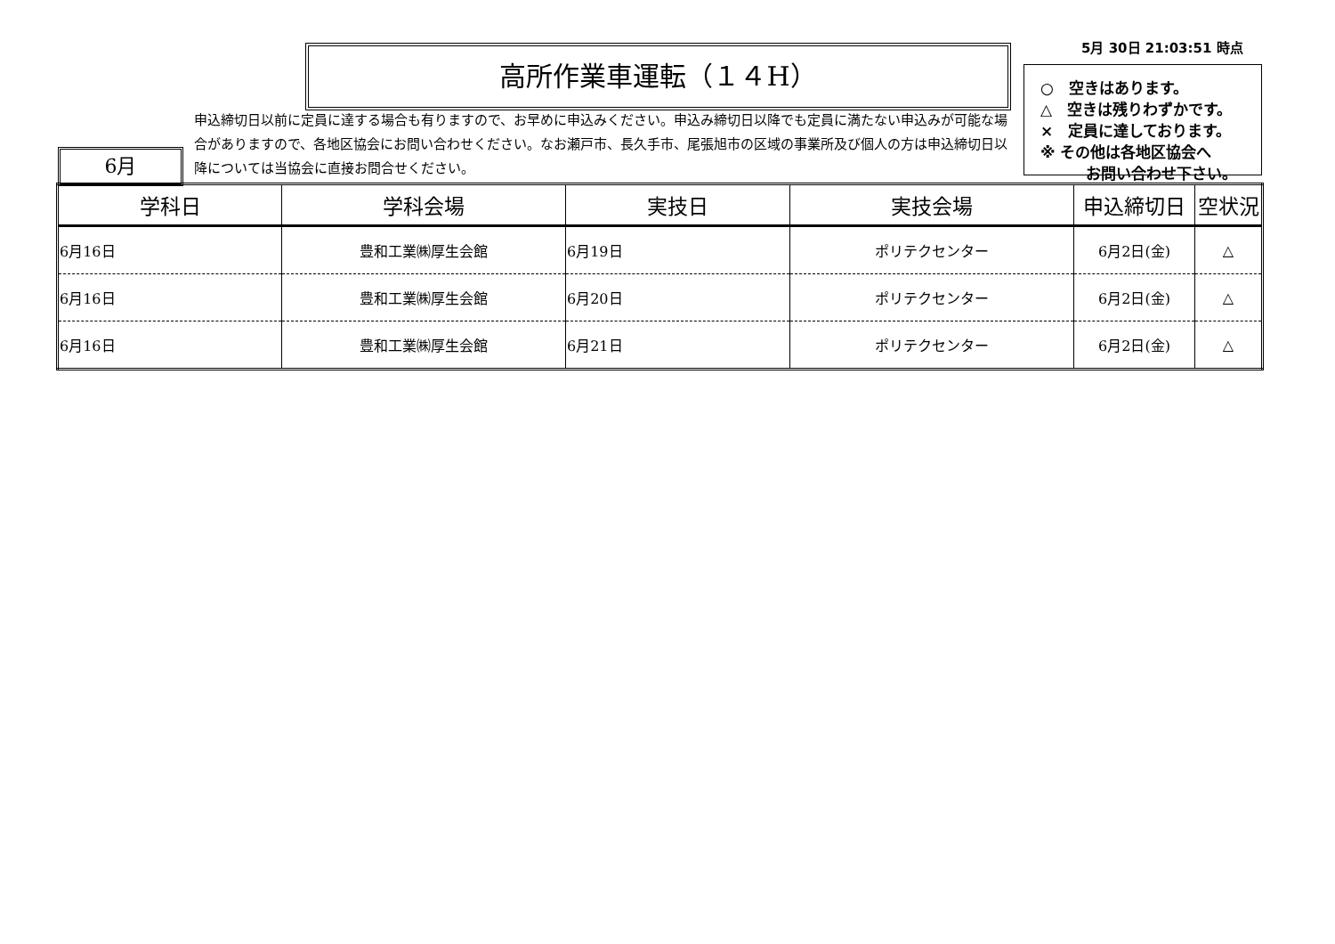5月 30日 21:03:51 時点
高所作業車運転（１４H）
○　空きはあります。
△　空きは残りわずかです。
×　定員に達しております。
※ その他は各地区協会へ
　　　お問い合わせ下さい。
申込締切日以前に定員に達する場合も有りますので、お早めに申込みください。申込み締切日以降でも定員に満たない申込みが可能な場合がありますので、各地区協会にお問い合わせください。なお瀬戸市、長久手市、尾張旭市の区域の事業所及び個人の方は申込締切日以降については当協会に直接お問合せください。
6月
| 学科日 | 学科会場 | 実技日 | 実技会場 | 申込締切日 | 空状況 |
| --- | --- | --- | --- | --- | --- |
| 6月16日 | 豊和工業㈱厚生会館 | 6月19日 | ポリテクセンター | 6月2日(金) | △ |
| 6月16日 | 豊和工業㈱厚生会館 | 6月20日 | ポリテクセンター | 6月2日(金) | △ |
| 6月16日 | 豊和工業㈱厚生会館 | 6月21日 | ポリテクセンター | 6月2日(金) | △ |